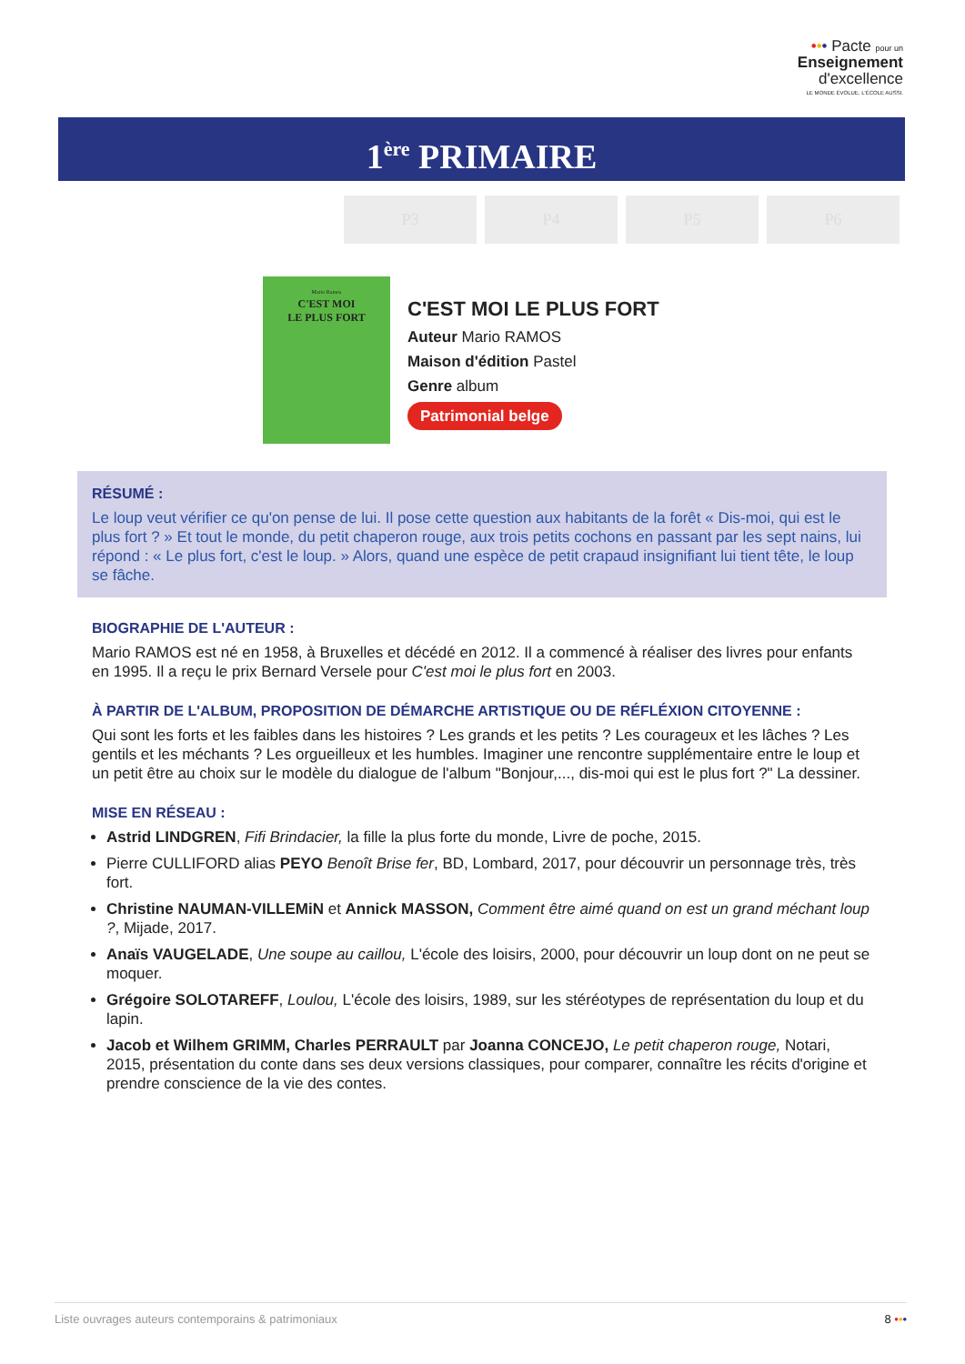••• Pacte pour un
Enseignement
d'excellence
LE MONDE ÉVOLUE. L'ÉCOLE AUSSI.
1<sup>ère</sup> PRIMAIRE
P3 P4 P5 P6
Mario Ramos
C'EST MOI
LE PLUS FORT
C'EST MOI LE PLUS FORT
Auteur Mario RAMOS
Maison d'édition Pastel
Genre album
Patrimonial belge
RÉSUMÉ :
Le loup veut vérifier ce qu'on pense de lui. Il pose cette question aux habitants de la forêt « Dis-moi, qui est le plus fort ? » Et tout le monde, du petit chaperon rouge, aux trois petits cochons en passant par les sept nains, lui répond : « Le plus fort, c'est le loup. » Alors, quand une espèce de petit crapaud insignifiant lui tient tête, le loup se fâche.
BIOGRAPHIE DE L'AUTEUR :
Mario RAMOS est né en 1958, à Bruxelles et décédé en 2012. Il a commencé à réaliser des livres pour enfants en 1995. Il a reçu le prix Bernard Versele pour C'est moi le plus fort en 2003.
À PARTIR DE L'ALBUM, PROPOSITION DE DÉMARCHE ARTISTIQUE OU DE RÉFLÉXION CITOYENNE :
Qui sont les forts et les faibles dans les histoires ? Les grands et les petits ? Les courageux et les lâches ? Les gentils et les méchants ? Les orgueilleux et les humbles. Imaginer une rencontre supplémentaire entre le loup et un petit être au choix sur le modèle du dialogue de l'album "Bonjour,..., dis-moi qui est le plus fort ?" La dessiner.
MISE EN RÉSEAU :
Astrid LINDGREN, Fifi Brindacier, la fille la plus forte du monde, Livre de poche, 2015.
Pierre CULLIFORD alias PEYO Benoît Brise fer, BD, Lombard, 2017, pour découvrir un personnage très, très fort.
Christine NAUMAN-VILLEMiN et Annick MASSON, Comment être aimé quand on est un grand méchant loup ?, Mijade, 2017.
Anaïs VAUGELADE, Une soupe au caillou, L'école des loisirs, 2000, pour découvrir un loup dont on ne peut se moquer.
Grégoire SOLOTAREFF, Loulou, L'école des loisirs, 1989, sur les stéréotypes de représentation du loup et du lapin.
Jacob et Wilhem GRIMM, Charles PERRAULT par Joanna CONCEJO, Le petit chaperon rouge, Notari, 2015, présentation du conte dans ses deux versions classiques, pour comparer, connaître les récits d'origine et prendre conscience de la vie des contes.
Liste ouvrages auteurs contemporains & patrimoniaux 8 •••